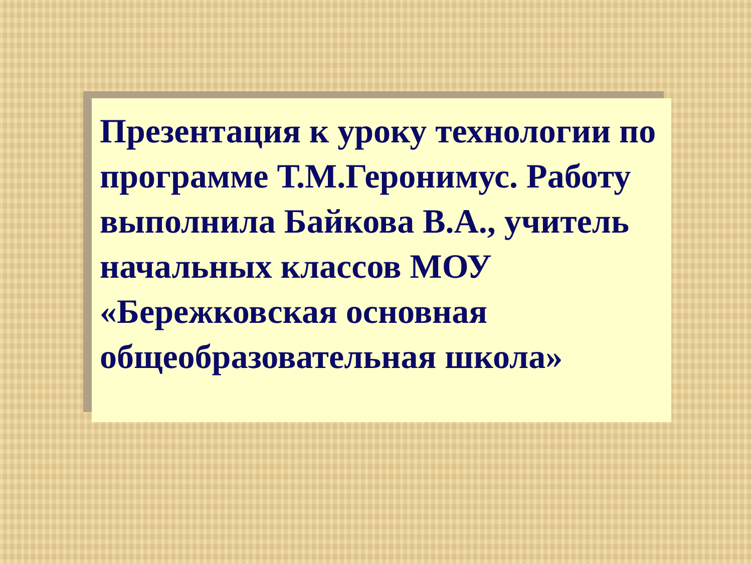Презентация к уроку технологии по программе Т.М.Геронимус. Работу выполнила Байкова В.А., учитель начальных классов МОУ «Бережковская основная общеобразовательная школа»